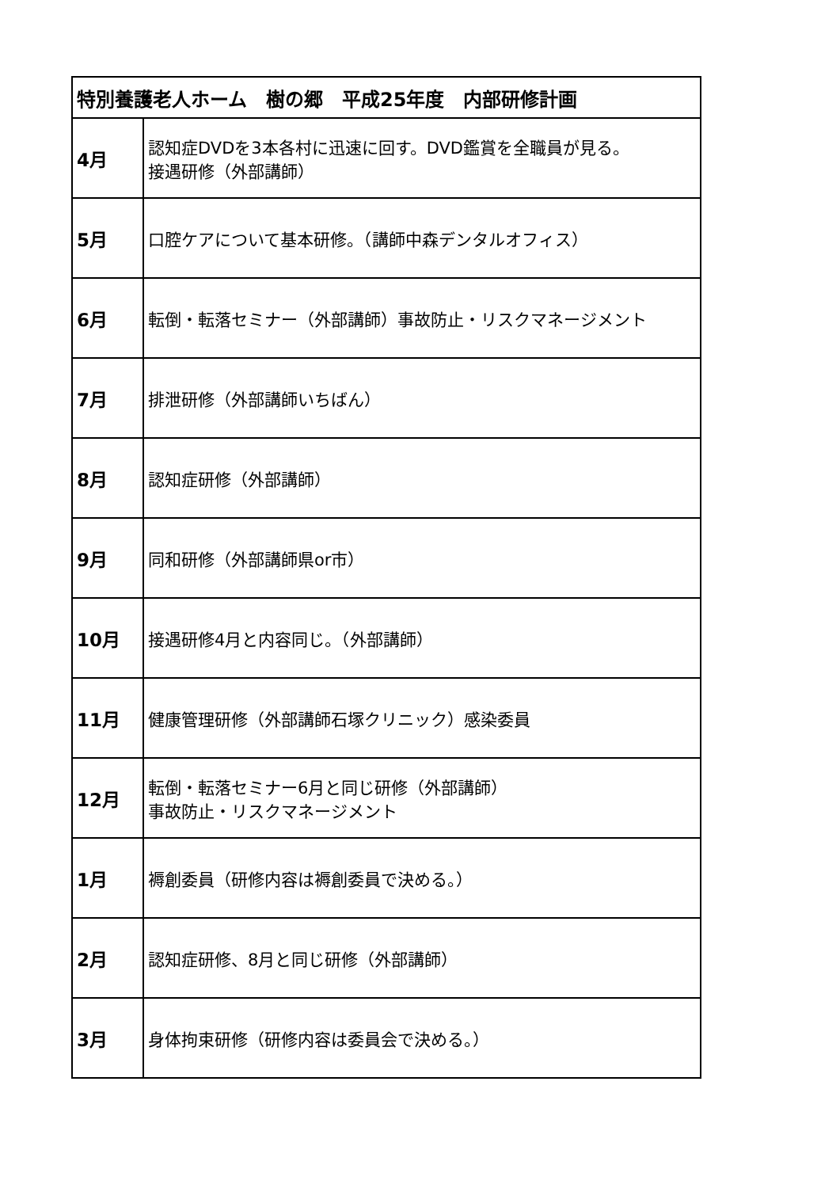| 特別養護老人ホーム 樹の郷 平成25年度 内部研修計画 | |
| --- | --- |
| 4月 | 認知症DVDを3本各村に迅速に回す。DVD鑑賞を全職員が見る。 接遇研修（外部講師） |
| 5月 | 口腔ケアについて基本研修。（講師中森デンタルオフィス） |
| 6月 | 転倒・転落セミナー（外部講師）事故防止・リスクマネージメント |
| 7月 | 排泄研修（外部講師いちばん） |
| 8月 | 認知症研修（外部講師） |
| 9月 | 同和研修（外部講師県or市） |
| 10月 | 接遇研修4月と内容同じ。（外部講師） |
| 11月 | 健康管理研修（外部講師石塚クリニック）感染委員 |
| 12月 | 転倒・転落セミナー6月と同じ研修（外部講師） 事故防止・リスクマネージメント |
| 1月 | 褥創委員（研修内容は褥創委員で決める。） |
| 2月 | 認知症研修、8月と同じ研修（外部講師） |
| 3月 | 身体拘束研修（研修内容は委員会で決める。） |